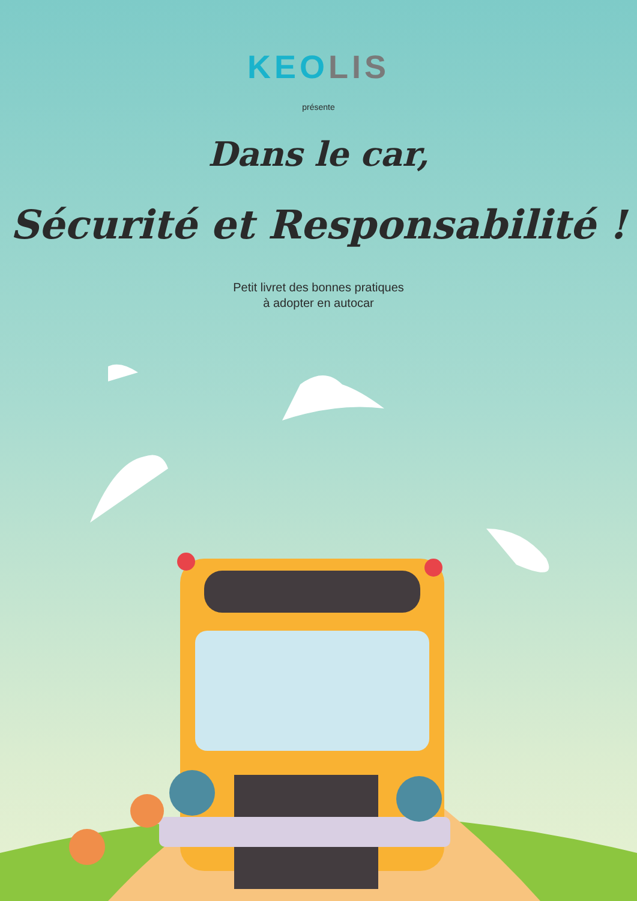KEOLIS
présente
Dans le car,
Sécurité et Responsabilité !
Petit livret des bonnes pratiques
à adopter en autocar